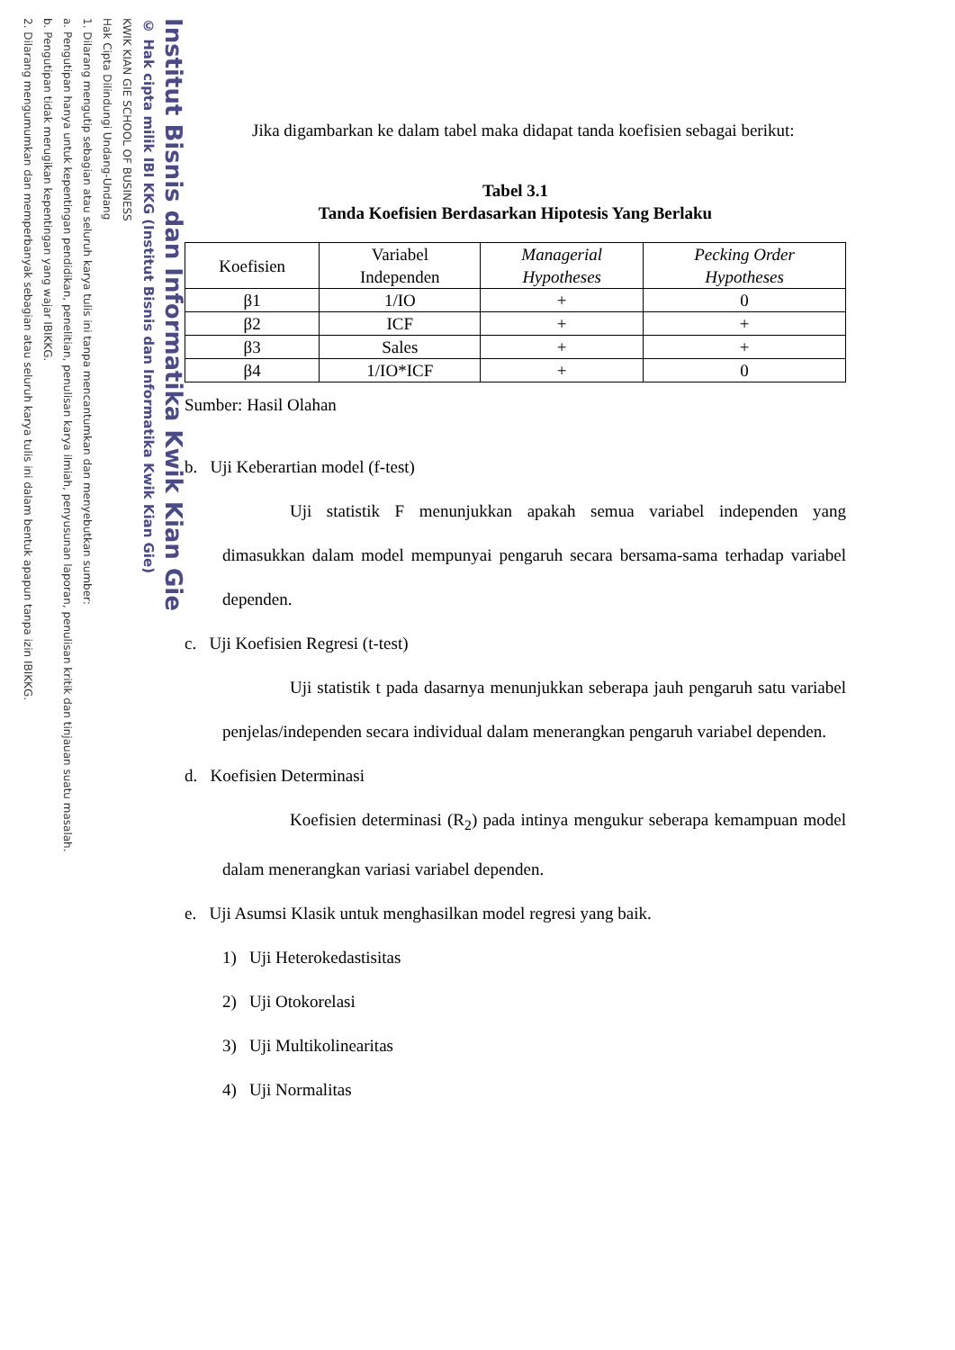KWIK KIAN GIE SCHOOL OF BUSINESS
Hak Cipta Dilindungi Undang-Undang
1. Dilarang mengutip sebagian atau seluruh karya tulis ini tanpa mencantumkan dan menyebutkan sumber:
a. Pengutipan hanya untuk kepentingan pendidikan, penelitian, penulisan karya ilmiah, penyusunan laporan, penulisan kritik dan tinjauan suatu masalah.
b. Pengutipan tidak merugikan kepentingan yang wajar IBIKKG.
2. Dilarang mengumumkan dan memperbanyak sebagian atau seluruh karya tulis ini dalam bentuk apapun tanpa izin IBIKKG.
© Hak cipta milik IBI KKG (Institut Bisnis dan Informatika Kwik Kian Gie)
Institut Bisnis dan Informatika Kwik Kian Gie
Jika digambarkan ke dalam tabel maka didapat tanda koefisien sebagai berikut:
Tabel 3.1
Tanda Koefisien Berdasarkan Hipotesis Yang Berlaku
| Koefisien | Variabel Independen | Managerial Hypotheses | Pecking Order Hypotheses |
| --- | --- | --- | --- |
| β1 | 1/IO | + | 0 |
| β2 | ICF | + | + |
| β3 | Sales | + | + |
| β4 | 1/IO*ICF | + | 0 |
Sumber: Hasil Olahan
b. Uji Keberartian model (f-test)
Uji statistik F menunjukkan apakah semua variabel independen yang dimasukkan dalam model mempunyai pengaruh secara bersama-sama terhadap variabel dependen.
c. Uji Koefisien Regresi (t-test)
Uji statistik t pada dasarnya menunjukkan seberapa jauh pengaruh satu variabel penjelas/independen secara individual dalam menerangkan pengaruh variabel dependen.
d. Koefisien Determinasi
Koefisien determinasi (R<sub>2</sub>) pada intinya mengukur seberapa kemampuan model dalam menerangkan variasi variabel dependen.
e. Uji Asumsi Klasik untuk menghasilkan model regresi yang baik.
1) Uji Heterokedastisitas
2) Uji Otokorelasi
3) Uji Multikolinearitas
4) Uji Normalitas